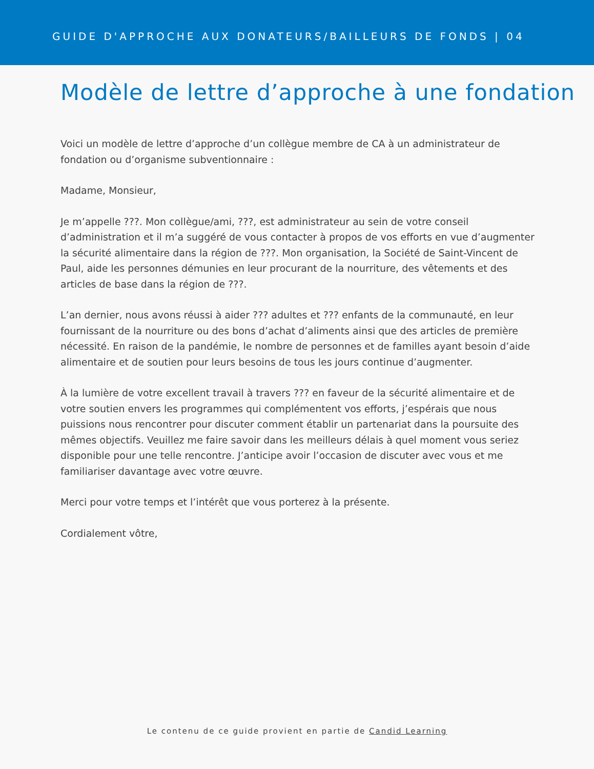GUIDE D'APPROCHE AUX DONATEURS/BAILLEURS DE FONDS | 04
Modèle de lettre d’approche à une fondation
Voici un modèle de lettre d’approche d’un collègue membre de CA à un administrateur de fondation ou d’organisme subventionnaire :
Madame, Monsieur,
Je m’appelle ???. Mon collègue/ami, ???, est administrateur au sein de votre conseil d’administration et il m’a suggéré de vous contacter à propos de vos efforts en vue d’augmenter la sécurité alimentaire dans la région de ???. Mon organisation, la Société de Saint-Vincent de Paul, aide les personnes démunies en leur procurant de la nourriture, des vêtements et des articles de base dans la région de ???.
L’an dernier, nous avons réussi à aider ??? adultes et ??? enfants de la communauté, en leur fournissant de la nourriture ou des bons d’achat d’aliments ainsi que des articles de première nécessité. En raison de la pandémie, le nombre de personnes et de familles ayant besoin d’aide alimentaire et de soutien pour leurs besoins de tous les jours continue d’augmenter.
À la lumière de votre excellent travail à travers ??? en faveur de la sécurité alimentaire et de votre soutien envers les programmes qui complémentent vos efforts, j’espérais que nous puissions nous rencontrer pour discuter comment établir un partenariat dans la poursuite des mêmes objectifs. Veuillez me faire savoir dans les meilleurs délais à quel moment vous seriez disponible pour une telle rencontre. J’anticipe avoir l’occasion de discuter avec vous et me familiariser davantage avec votre œuvre.
Merci pour votre temps et l’intérêt que vous porterez à la présente.
Cordialement vôtre,
Le contenu de ce guide provient en partie de Candid Learning